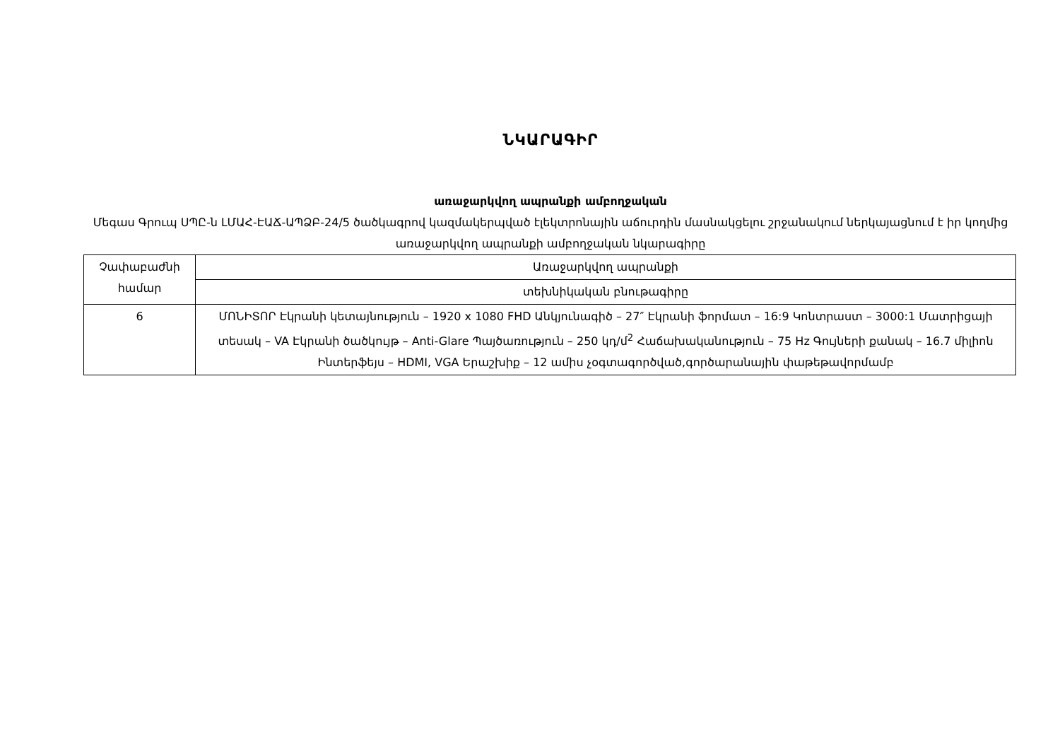ՆԿԱՐԱԳԻՐ
առաջարկվող ապրանքի ամբողջական
Մեգաս Գրուպ ՍՊԸ-ն ԼՄԱՀ-ԷԱՃ-ԱՊՁԲ-24/5 ծածկագրով կազմակերպված էլեկտրոնային աճուրդին մասնակցելու շրջանակում ներկայացնում է իր կողմից առաջարկվող ապրանքի ամբողջական նկարագիրը
| Չափաբաժնի համար | Առաջարկվող ապրանքի |
| | տեխնիկական բնութագիրը |
| 6 | ՄՈՆԻՏՈՐ Էկրանի կետայնություն – 1920 x 1080 FHD Անկյունագիծ – 27″ Էկրանի ֆորմատ – 16:9 Կոնտրաստ – 3000:1 Մատրիցայի տեսակ – VA Էկրանի ծածկույթ – Anti-Glare Պայծառություն – 250 կդ/մ<sup>2</sup> Հաճախականություն – 75 Hz Գույների քանակ – 16.7 միլիոն Ինտերֆեյս – HDMI, VGA Երաշխիք – 12 ամիս չօգտագործված,գործարանային փաթեթավորմամբ |